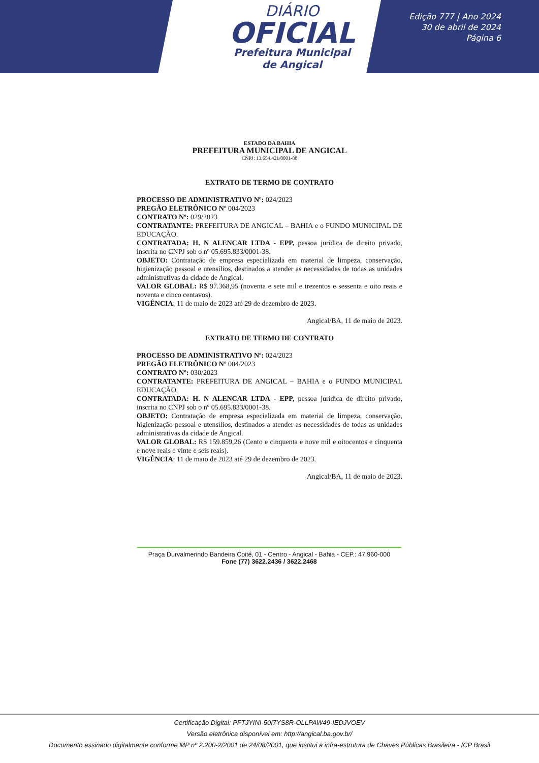DIÁRIO
OFICIAL
Prefeitura Municipal
de Angical
Edição 777 | Ano 2024
30 de abril de 2024
Página 6
ESTADO DA BAHIA
PREFEITURA MUNICIPAL DE ANGICAL
CNPJ: 13.654.421/0001-88
EXTRATO DE TERMO DE CONTRATO
PROCESSO DE ADMINISTRATIVO Nº: 024/2023
PREGÃO ELETRÔNICO Nº 004/2023
CONTRATO Nº: 029/2023
CONTRATANTE: PREFEITURA DE ANGICAL – BAHIA e o FUNDO MUNICIPAL DE EDUCAÇÃO.
CONTRATADA: H. N ALENCAR LTDA - EPP, pessoa jurídica de direito privado, inscrita no CNPJ sob o nº 05.695.833/0001-38.
OBJETO: Contratação de empresa especializada em material de limpeza, conservação, higienização pessoal e utensílios, destinados a atender as necessidades de todas as unidades administrativas da cidade de Angical.
VALOR GLOBAL: R$ 97.368,95 (noventa e sete mil e trezentos e sessenta e oito reais e noventa e cinco centavos).
VIGÊNCIA: 11 de maio de 2023 até 29 de dezembro de 2023.
Angical/BA, 11 de maio de 2023.
EXTRATO DE TERMO DE CONTRATO
PROCESSO DE ADMINISTRATIVO Nº: 024/2023
PREGÃO ELETRÔNICO Nº 004/2023
CONTRATO Nº: 030/2023
CONTRATANTE: PREFEITURA DE ANGICAL – BAHIA e o FUNDO MUNICIPAL EDUCAÇÃO.
CONTRATADA: H. N ALENCAR LTDA - EPP, pessoa jurídica de direito privado, inscrita no CNPJ sob o nº 05.695.833/0001-38.
OBJETO: Contratação de empresa especializada em material de limpeza, conservação, higienização pessoal e utensílios, destinados a atender as necessidades de todas as unidades administrativas da cidade de Angical.
VALOR GLOBAL: R$ 159.859,26 (Cento e cinquenta e nove mil e oitocentos e cinquenta e nove reais e vinte e seis reais).
VIGÊNCIA: 11 de maio de 2023 até 29 de dezembro de 2023.
Angical/BA, 11 de maio de 2023.
Praça Durvalmerindo Bandeira Coité, 01 - Centro - Angical - Bahia - CEP.: 47.960-000
Fone (77) 3622.2436 / 3622.2468
Certificação Digital: PFTJYINI-50I7YS8R-OLLPAW49-IEDJVOEV
Versão eletrônica disponível em: http://angical.ba.gov.br/
Documento assinado digitalmente conforme MP nº 2.200-2/2001 de 24/08/2001, que institui a infra-estrutura de Chaves Públicas Brasileira - ICP Brasil